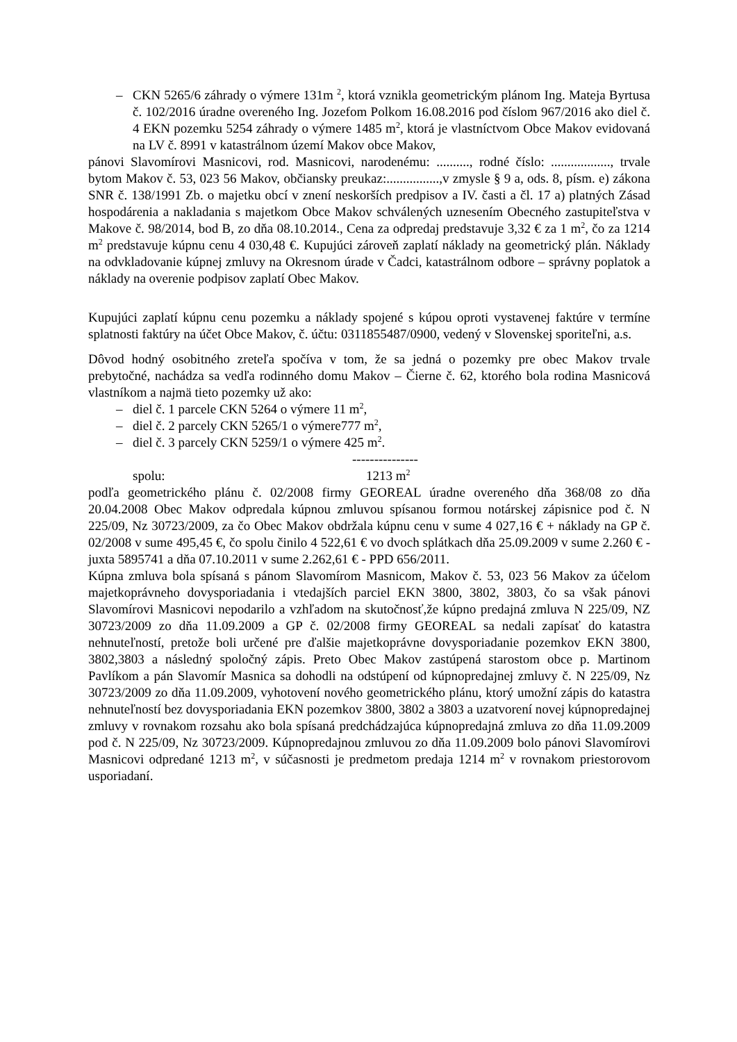– CKN 5265/6 záhrady o výmere 131m <sup>2</sup>, ktorá vznikla geometrickým plánom Ing. Mateja Byrtusa č. 102/2016 úradne overeného Ing. Jozefom Polkom 16.08.2016 pod číslom 967/2016 ako diel č. 4 EKN pozemku 5254 záhrady o výmere 1485 m<sup>2</sup>, ktorá je vlastníctvom Obce Makov evidovaná na LV č. 8991 v katastrálnom území Makov obce Makov,
pánovi Slavomírovi Masnicovi, rod. Masnicovi, narodenému: .........., rodné číslo: .................., trvale bytom Makov č. 53, 023 56 Makov, občiansky preukaz:................,v zmysle § 9 a, ods. 8, písm. e) zákona SNR č. 138/1991 Zb. o majetku obcí v znení neskorších predpisov a IV. časti a čl. 17 a) platných Zásad hospodárenia a nakladania s majetkom Obce Makov schválených uznesením Obecného zastupiteľstva v Makove č. 98/2014, bod B, zo dňa 08.10.2014., Cena za odpredaj predstavuje 3,32 € za 1 m<sup>2</sup>, čo za 1214 m<sup>2</sup> predstavuje kúpnu cenu 4 030,48 €. Kupujúci zároveň zaplatí náklady na geometrický plán. Náklady na odvkladovanie kúpnej zmluvy na Okresnom úrade v Čadci, katastrálnom odbore – správny poplatok a náklady na overenie podpisov zaplatí Obec Makov.
Kupujúci zaplatí kúpnu cenu pozemku a náklady spojené s kúpou oproti vystavenej faktúre v termíne splatnosti faktúry na účet Obce Makov, č. účtu: 0311855487/0900, vedený v Slovenskej sporiteľni, a.s.
Dôvod hodný osobitného zreteľa spočíva v tom, že sa jedná o pozemky pre obec Makov trvale prebytočné, nachádza sa vedľa rodinného domu Makov – Čierne č. 62, ktorého bola rodina Masnicová vlastníkom a najmä tieto pozemky už ako:
– diel č. 1 parcele CKN 5264 o výmere 11 m<sup>2</sup>,
– diel č. 2 parcely CKN 5265/1 o výmere777 m<sup>2</sup>,
– diel č. 3 parcely CKN 5259/1 o výmere 425 m<sup>2</sup>.
---------------
spolu: 1213 m<sup>2</sup>
podľa geometrického plánu č. 02/2008 firmy GEOREAL úradne overeného dňa 368/08 zo dňa 20.04.2008 Obec Makov odpredala kúpnou zmluvou spísanou formou notárskej zápisnice pod č. N 225/09, Nz 30723/2009, za čo Obec Makov obdržala kúpnu cenu v sume 4 027,16 € + náklady na GP č. 02/2008 v sume 495,45 €, čo spolu činilo 4 522,61 € vo dvoch splátkach dňa 25.09.2009 v sume 2.260 € - juxta 5895741 a dňa 07.10.2011 v sume 2.262,61 € - PPD 656/2011.
Kúpna zmluva bola spísaná s pánom Slavomírom Masnicom, Makov č. 53, 023 56 Makov za účelom majetkoprávneho dovysporiadania i vtedajších parciel EKN 3800, 3802, 3803, čo sa však pánovi Slavomírovi Masnicovi nepodarilo a vzhľadom na skutočnosť,že kúpno predajná zmluva N 225/09, NZ 30723/2009 zo dňa 11.09.2009 a GP č. 02/2008 firmy GEOREAL sa nedali zapísať do katastra nehnuteľností, pretože boli určené pre ďalšie majetkoprávne dovysporiadanie pozemkov EKN 3800, 3802,3803 a následný spoločný zápis. Preto Obec Makov zastúpená starostom obce p. Martinom Pavlíkom a pán Slavomír Masnica sa dohodli na odstúpení od kúpnopredajnej zmluvy č. N 225/09, Nz 30723/2009 zo dňa 11.09.2009, vyhotovení nového geometrického plánu, ktorý umožní zápis do katastra nehnuteľností bez dovysporiadania EKN pozemkov 3800, 3802 a 3803 a uzatvorení novej kúpnopredajnej zmluvy v rovnakom rozsahu ako bola spísaná predchádzajúca kúpnopredajná zmluva zo dňa 11.09.2009 pod č. N 225/09, Nz 30723/2009. Kúpnopredajnou zmluvou zo dňa 11.09.2009 bolo pánovi Slavomírovi Masnicovi odpredané 1213 m<sup>2</sup>, v súčasnosti je predmetom predaja 1214 m<sup>2</sup> v rovnakom priestorovom usporiadaní.